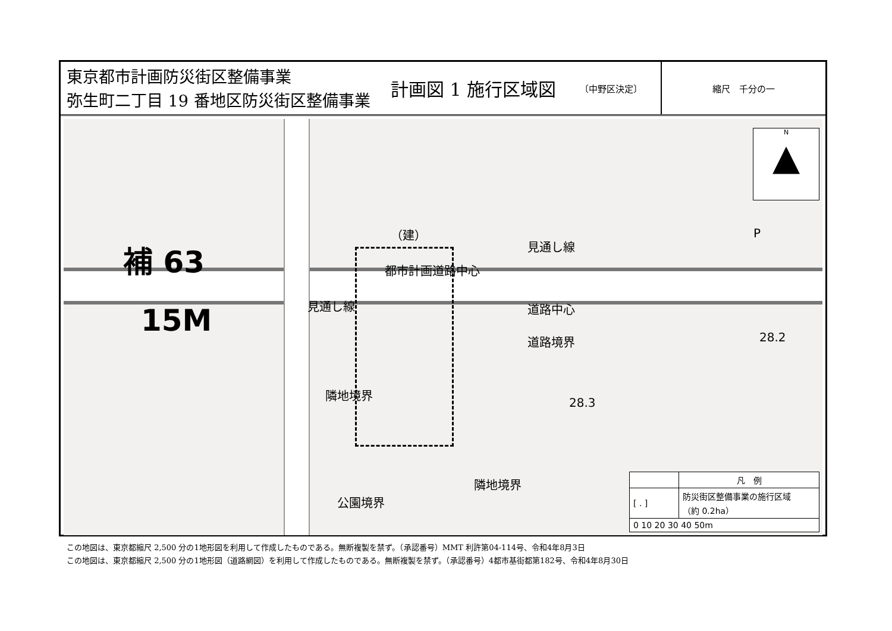東京都市計画防災街区整備事業
弥生町二丁目 19 番地区防災街区整備事業
計画図 1 施行区域図 〔中野区決定〕 縮尺　千分の一
補 63
15M
都市計画道路中心
見通し線
見通し線 道路中心
道路境界
隣地境界
隣地境界
公園境界
（建） P
28.3
28.2
N
▲
| | 凡 例 |
| [ . ] | 防災街区整備事業の施行区域 （約 0.2ha） |
| 0 10 20 30 40 50m | |
この地図は、東京都縮尺 2,500 分の1地形図を利用して作成したものである。無断複製を禁ず。（承認番号）MMT 利許第04-114号、令和4年8月3日
この地図は、東京都縮尺 2,500 分の1地形図（道路網図）を利用して作成したものである。無断複製を禁ず。（承認番号）4都市基街都第182号、令和4年8月30日